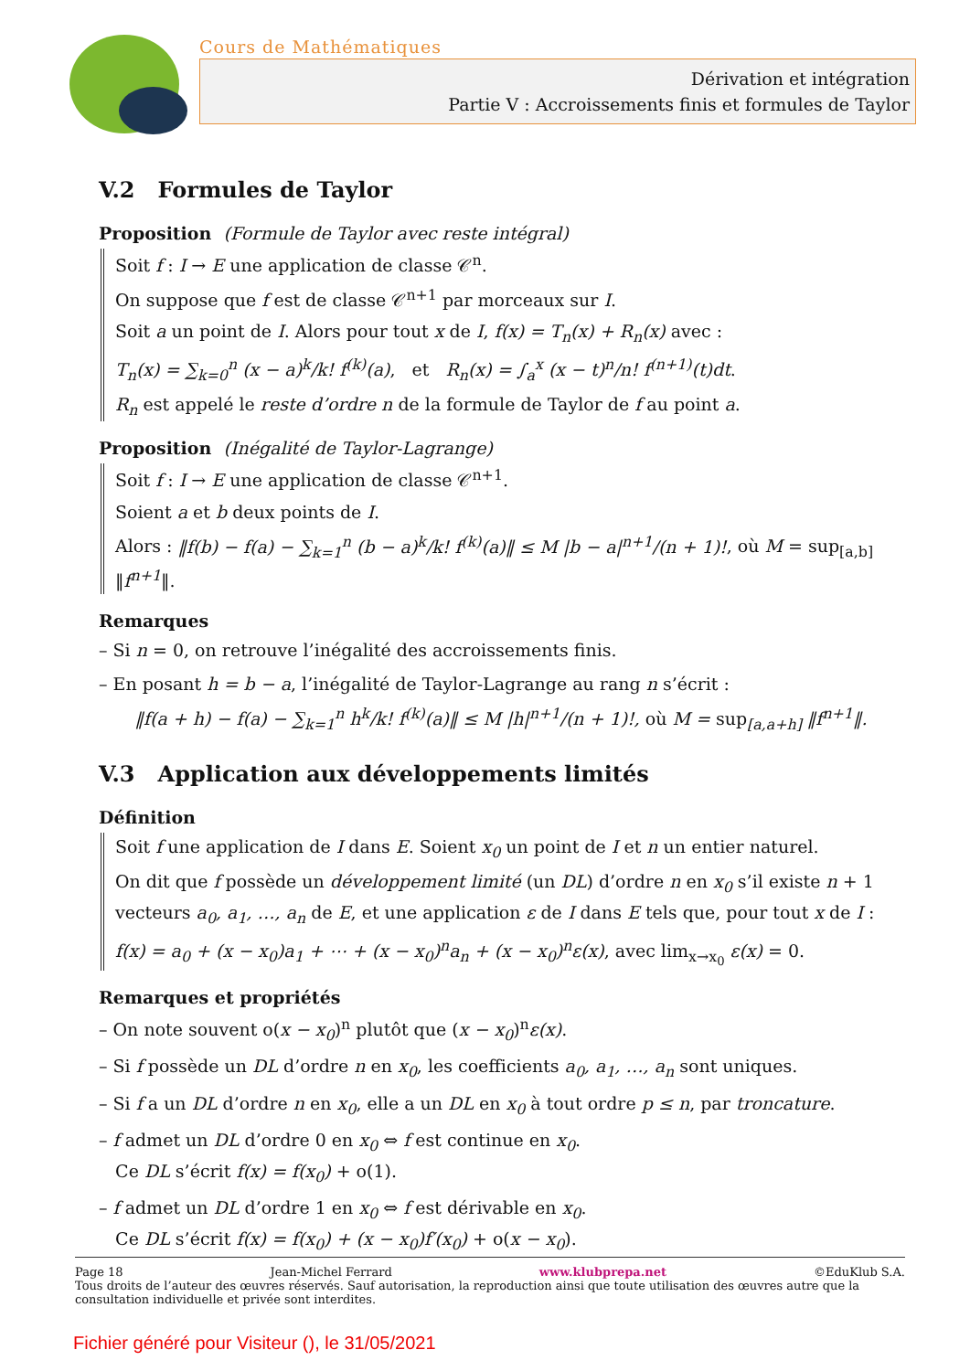Cours de Mathématiques
Dérivation et intégration
Partie V : Accroissements finis et formules de Taylor
V.2 Formules de Taylor
Proposition (Formule de Taylor avec reste intégral)
Soit f : I → E une application de classe 𝒞<sup>n</sup>.
On suppose que f est de classe 𝒞<sup>n+1</sup> par morceaux sur I.
Soit a un point de I. Alors pour tout x de I, f(x) = T<sub>n</sub>(x) + R<sub>n</sub>(x) avec :
T<sub>n</sub>(x) = ∑<sub>k=0</sub><sup>n</sup> (x − a)<sup>k</sup>/k! f<sup>(k)</sup>(a), et R<sub>n</sub>(x) = ∫<sub>a</sub><sup>x</sup> (x − t)<sup>n</sup>/n! f<sup>(n+1)</sup>(t)dt.
R<sub>n</sub> est appelé le reste d’ordre n de la formule de Taylor de f au point a.
Proposition (Inégalité de Taylor-Lagrange)
Soit f : I → E une application de classe 𝒞<sup>n+1</sup>.
Soient a et b deux points de I.
Alors : ‖f(b) − f(a) − ∑<sub>k=1</sub><sup>n</sup> (b − a)<sup>k</sup>/k! f<sup>(k)</sup>(a)‖ ≤ M |b − a|<sup>n+1</sup>/(n + 1)!, où M = sup<sub>[a,b]</sub> ‖f<sup>n+1</sup>‖.
Remarques
– Si n = 0, on retrouve l’inégalité des accroissements finis.
– En posant h = b − a, l’inégalité de Taylor-Lagrange au rang n s’écrit :
‖f(a + h) − f(a) − ∑<sub>k=1</sub><sup>n</sup> h<sup>k</sup>/k! f<sup>(k)</sup>(a)‖ ≤ M |h|<sup>n+1</sup>/(n + 1)!, où M = sup<sub>[a,a+h]</sub> ‖f<sup>n+1</sup>‖.
V.3 Application aux développements limités
Définition
Soit f une application de I dans E. Soient x<sub>0</sub> un point de I et n un entier naturel.
On dit que f possède un développement limité (un DL) d’ordre n en x<sub>0</sub> s’il existe n + 1 vecteurs a<sub>0</sub>, a<sub>1</sub>, …, a<sub>n</sub> de E, et une application ε de I dans E tels que, pour tout x de I :
f(x) = a<sub>0</sub> + (x − x<sub>0</sub>)a<sub>1</sub> + ⋯ + (x − x<sub>0</sub>)<sup>n</sup>a<sub>n</sub> + (x − x<sub>0</sub>)<sup>n</sup>ε(x), avec lim<sub>x→x<sub>0</sub></sub> ε(x) = 0.
Remarques et propriétés
– On note souvent o(x − x<sub>0</sub>)<sup>n</sup> plutôt que (x − x<sub>0</sub>)<sup>n</sup>ε(x).
– Si f possède un DL d’ordre n en x<sub>0</sub>, les coefficients a<sub>0</sub>, a<sub>1</sub>, …, a<sub>n</sub> sont uniques.
– Si f a un DL d’ordre n en x<sub>0</sub>, elle a un DL en x<sub>0</sub> à tout ordre p ≤ n, par troncature.
– f admet un DL d’ordre 0 en x<sub>0</sub> ⇔ f est continue en x<sub>0</sub>.
Ce DL s’écrit f(x) = f(x<sub>0</sub>) + o(1).
– f admet un DL d’ordre 1 en x<sub>0</sub> ⇔ f est dérivable en x<sub>0</sub>.
Ce DL s’écrit f(x) = f(x<sub>0</sub>) + (x − x<sub>0</sub>)f′(x<sub>0</sub>) + o(x − x<sub>0</sub>).
Page 18 Jean-Michel Ferrard www.klubprepa.net ©EduKlub S.A.
Tous droits de l’auteur des œuvres réservés. Sauf autorisation, la reproduction ainsi que toute utilisation des œuvres autre que la consultation individuelle et privée sont interdites.
Fichier généré pour Visiteur (), le 31/05/2021